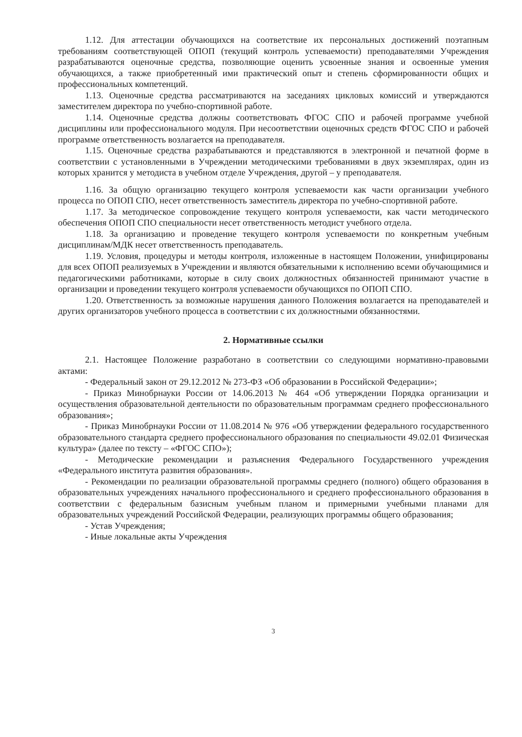1.12. Для аттестации обучающихся на соответствие их персональных достижений поэтапным требованиям соответствующей ОПОП (текущий контроль успеваемости) преподавателями Учреждения разрабатываются оценочные средства, позволяющие оценить усвоенные знания и освоенные умения обучающихся, а также приобретенный ими практический опыт и степень сформированности общих и профессиональных компетенций.
1.13. Оценочные средства рассматриваются на заседаниях цикловых комиссий и утверждаются заместителем директора по учебно-спортивной работе.
1.14. Оценочные средства должны соответствовать ФГОС СПО и рабочей программе учебной дисциплины или профессионального модуля. При несоответствии оценочных средств ФГОС СПО и рабочей программе ответственность возлагается на преподавателя.
1.15. Оценочные средства разрабатываются и представляются в электронной и печатной форме в соответствии с установленными в Учреждении методическими требованиями в двух экземплярах, один из которых хранится у методиста в учебном отделе Учреждения, другой – у преподавателя.
1.16. За общую организацию текущего контроля успеваемости как части организации учебного процесса по ОПОП СПО, несет ответственность заместитель директора по учебно-спортивной работе.
1.17. За методическое сопровождение текущего контроля успеваемости, как части методического обеспечения ОПОП СПО специальности несет ответственность методист учебного отдела.
1.18. За организацию и проведение текущего контроля успеваемости по конкретным учебным дисциплинам/МДК несет ответственность преподаватель.
1.19. Условия, процедуры и методы контроля, изложенные в настоящем Положении, унифицированы для всех ОПОП реализуемых в Учреждении и являются обязательными к исполнению всеми обучающимися и педагогическими работниками, которые в силу своих должностных обязанностей принимают участие в организации и проведении текущего контроля успеваемости обучающихся по ОПОП СПО.
1.20. Ответственность за возможные нарушения данного Положения возлагается на преподавателей и других организаторов учебного процесса в соответствии с их должностными обязанностями.
2. Нормативные ссылки
2.1. Настоящее Положение разработано в соответствии со следующими нормативно-правовыми актами:
- Федеральный закон от 29.12.2012 № 273-ФЗ «Об образовании в Российской Федерации»;
- Приказ Минобрнауки России от 14.06.2013 № 464 «Об утверждении Порядка организации и осуществления образовательной деятельности по образовательным программам среднего профессионального образования»;
- Приказ Минобрнауки России от 11.08.2014 № 976 «Об утверждении федерального государственного образовательного стандарта среднего профессионального образования по специальности 49.02.01 Физическая культура» (далее по тексту – «ФГОС СПО»);
- Методические рекомендации и разъяснения Федерального Государственного учреждения «Федерального института развития образования».
- Рекомендации по реализации образовательной программы среднего (полного) общего образования в образовательных учреждениях начального профессионального и среднего профессионального образования в соответствии с федеральным базисным учебным планом и примерными учебными планами для образовательных учреждений Российской Федерации, реализующих программы общего образования;
- Устав Учреждения;
- Иные локальные акты Учреждения
3